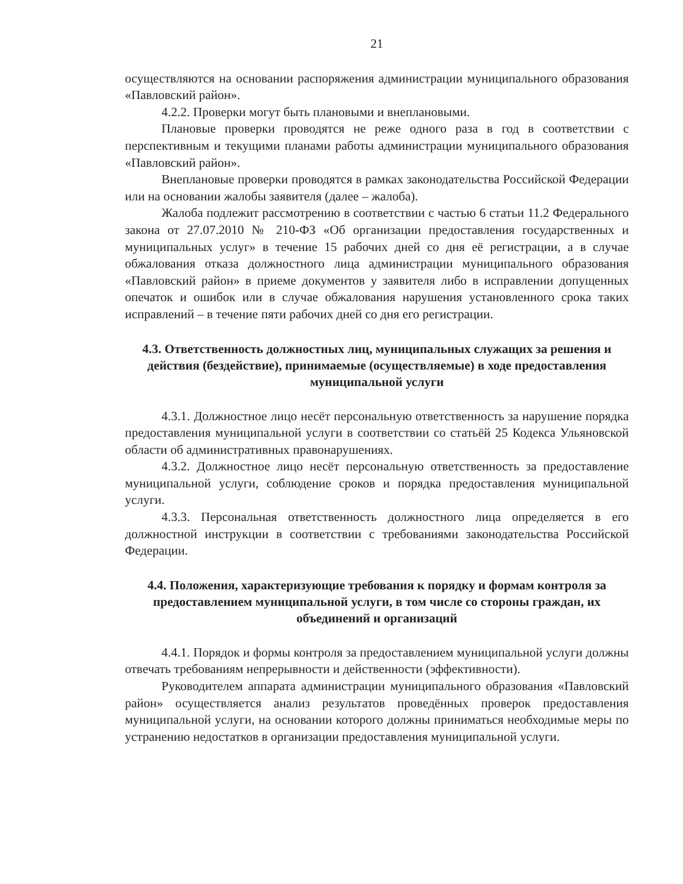21
осуществляются на основании распоряжения администрации муниципального образования «Павловский район».
4.2.2. Проверки могут быть плановыми и внеплановыми.
Плановые проверки проводятся не реже одного раза в год в соответствии с перспективным и текущими планами работы администрации муниципального образования «Павловский район».
Внеплановые проверки проводятся в рамках законодательства Российской Федерации или на основании жалобы заявителя (далее – жалоба).
Жалоба подлежит рассмотрению в соответствии с частью 6 статьи 11.2 Федерального закона от 27.07.2010 № 210-ФЗ «Об организации предоставления государственных и муниципальных услуг» в течение 15 рабочих дней со дня её регистрации, а в случае обжалования отказа должностного лица администрации муниципального образования «Павловский район» в приеме документов у заявителя либо в исправлении допущенных опечаток и ошибок или в случае обжалования нарушения установленного срока таких исправлений – в течение пяти рабочих дней со дня его регистрации.
4.3. Ответственность должностных лиц, муниципальных служащих за решения и действия (бездействие), принимаемые (осуществляемые) в ходе предоставления муниципальной услуги
4.3.1. Должностное лицо несёт персональную ответственность за нарушение порядка предоставления муниципальной услуги в соответствии со статьёй 25 Кодекса Ульяновской области об административных правонарушениях.
4.3.2. Должностное лицо несёт персональную ответственность за предоставление муниципальной услуги, соблюдение сроков и порядка предоставления муниципальной услуги.
4.3.3. Персональная ответственность должностного лица определяется в его должностной инструкции в соответствии с требованиями законодательства Российской Федерации.
4.4. Положения, характеризующие требования к порядку и формам контроля за предоставлением муниципальной услуги, в том числе со стороны граждан, их объединений и организаций
4.4.1. Порядок и формы контроля за предоставлением муниципальной услуги должны отвечать требованиям непрерывности и действенности (эффективности).
Руководителем аппарата администрации муниципального образования «Павловский район» осуществляется анализ результатов проведённых проверок предоставления муниципальной услуги, на основании которого должны приниматься необходимые меры по устранению недостатков в организации предоставления муниципальной услуги.